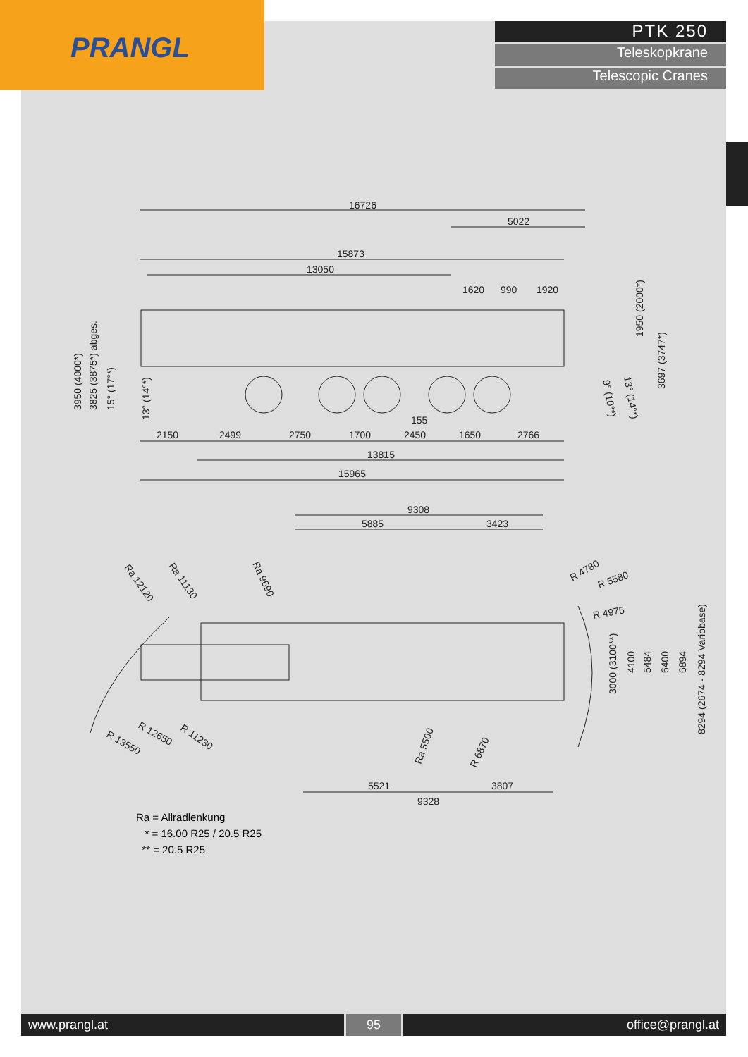PRANGL
PTK 250
Teleskopkrane
Telescopic Cranes
16726
5022
15873
13050
1620
990
1920
2150
2499
2750
1700
155
2450
1650
2766
13815
15965
9308
5885
3423
5521
3807
9328
3950 (4000*)
3825 (3875*) abges.
15° (17°*)
13° (14°*)
1950 (2000*)
3697 (3747*)
9° (10°*)
13° (14°*)
Ra 12120
Ra 11130
Ra 9690
R 4780
R 5580
R 4975
R 13550
R 12650
R 11230
Ra 5500
R 6870
3000 (3100**)
4100
5484
6400
6894
8294 (2674 - 8294 Variobase)
Ra = Allradlenkung
* = 16.00 R25 / 20.5 R25
** = 20.5 R25
www.prangl.at 95 office@prangl.at